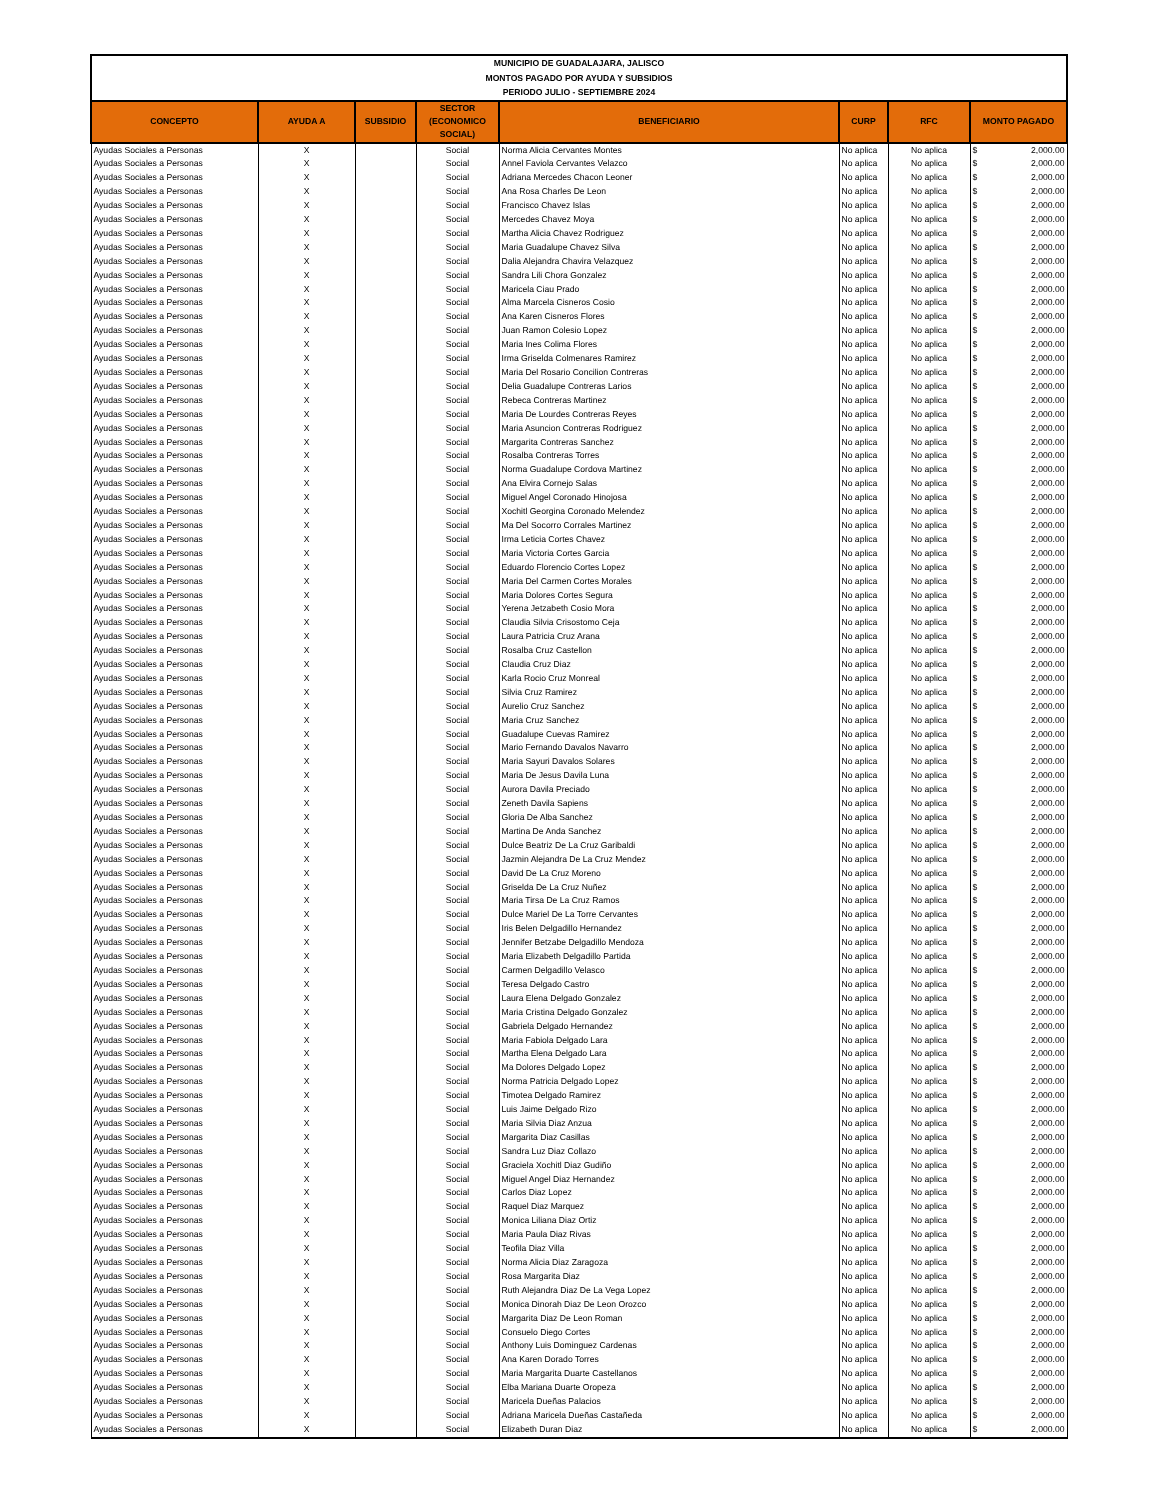| MUNICIPIO DE GUADALAJARA, JALISCO MONTOS PAGADO POR AYUDA Y SUBSIDIOS PERIODO JULIO - SEPTIEMBRE 2024 | | | | | | | |
| --- | --- | --- | --- | --- | --- | --- | --- |
| CONCEPTO | AYUDA A | SUBSIDIO | SECTOR (ECONOMICO SOCIAL) | BENEFICIARIO | CURP | RFC | MONTO PAGADO |
| Ayudas Sociales a Personas | X | | Social | Norma Alicia Cervantes Montes | No aplica | No aplica | $ 2,000.00 |
| Ayudas Sociales a Personas | X | | Social | Annel Faviola Cervantes Velazco | No aplica | No aplica | $ 2,000.00 |
| Ayudas Sociales a Personas | X | | Social | Adriana Mercedes Chacon Leoner | No aplica | No aplica | $ 2,000.00 |
| Ayudas Sociales a Personas | X | | Social | Ana Rosa Charles De Leon | No aplica | No aplica | $ 2,000.00 |
| Ayudas Sociales a Personas | X | | Social | Francisco Chavez Islas | No aplica | No aplica | $ 2,000.00 |
| Ayudas Sociales a Personas | X | | Social | Mercedes Chavez Moya | No aplica | No aplica | $ 2,000.00 |
| Ayudas Sociales a Personas | X | | Social | Martha Alicia Chavez Rodriguez | No aplica | No aplica | $ 2,000.00 |
| Ayudas Sociales a Personas | X | | Social | Maria Guadalupe Chavez Silva | No aplica | No aplica | $ 2,000.00 |
| Ayudas Sociales a Personas | X | | Social | Dalia Alejandra Chavira Velazquez | No aplica | No aplica | $ 2,000.00 |
| Ayudas Sociales a Personas | X | | Social | Sandra Lili Chora Gonzalez | No aplica | No aplica | $ 2,000.00 |
| Ayudas Sociales a Personas | X | | Social | Maricela Ciau Prado | No aplica | No aplica | $ 2,000.00 |
| Ayudas Sociales a Personas | X | | Social | Alma Marcela Cisneros Cosio | No aplica | No aplica | $ 2,000.00 |
| Ayudas Sociales a Personas | X | | Social | Ana Karen Cisneros Flores | No aplica | No aplica | $ 2,000.00 |
| Ayudas Sociales a Personas | X | | Social | Juan Ramon Colesio Lopez | No aplica | No aplica | $ 2,000.00 |
| Ayudas Sociales a Personas | X | | Social | Maria Ines Colima Flores | No aplica | No aplica | $ 2,000.00 |
| Ayudas Sociales a Personas | X | | Social | Irma Griselda Colmenares Ramirez | No aplica | No aplica | $ 2,000.00 |
| Ayudas Sociales a Personas | X | | Social | Maria Del Rosario Concilion Contreras | No aplica | No aplica | $ 2,000.00 |
| Ayudas Sociales a Personas | X | | Social | Delia Guadalupe Contreras Larios | No aplica | No aplica | $ 2,000.00 |
| Ayudas Sociales a Personas | X | | Social | Rebeca Contreras Martinez | No aplica | No aplica | $ 2,000.00 |
| Ayudas Sociales a Personas | X | | Social | Maria De Lourdes Contreras Reyes | No aplica | No aplica | $ 2,000.00 |
| Ayudas Sociales a Personas | X | | Social | Maria Asuncion Contreras Rodriguez | No aplica | No aplica | $ 2,000.00 |
| Ayudas Sociales a Personas | X | | Social | Margarita Contreras Sanchez | No aplica | No aplica | $ 2,000.00 |
| Ayudas Sociales a Personas | X | | Social | Rosalba Contreras Torres | No aplica | No aplica | $ 2,000.00 |
| Ayudas Sociales a Personas | X | | Social | Norma Guadalupe Cordova Martinez | No aplica | No aplica | $ 2,000.00 |
| Ayudas Sociales a Personas | X | | Social | Ana Elvira Cornejo Salas | No aplica | No aplica | $ 2,000.00 |
| Ayudas Sociales a Personas | X | | Social | Miguel Angel Coronado Hinojosa | No aplica | No aplica | $ 2,000.00 |
| Ayudas Sociales a Personas | X | | Social | Xochitl Georgina Coronado Melendez | No aplica | No aplica | $ 2,000.00 |
| Ayudas Sociales a Personas | X | | Social | Ma Del Socorro Corrales Martinez | No aplica | No aplica | $ 2,000.00 |
| Ayudas Sociales a Personas | X | | Social | Irma Leticia Cortes Chavez | No aplica | No aplica | $ 2,000.00 |
| Ayudas Sociales a Personas | X | | Social | Maria Victoria Cortes Garcia | No aplica | No aplica | $ 2,000.00 |
| Ayudas Sociales a Personas | X | | Social | Eduardo Florencio Cortes Lopez | No aplica | No aplica | $ 2,000.00 |
| Ayudas Sociales a Personas | X | | Social | Maria Del Carmen Cortes Morales | No aplica | No aplica | $ 2,000.00 |
| Ayudas Sociales a Personas | X | | Social | Maria Dolores Cortes Segura | No aplica | No aplica | $ 2,000.00 |
| Ayudas Sociales a Personas | X | | Social | Yerena Jetzabeth Cosio Mora | No aplica | No aplica | $ 2,000.00 |
| Ayudas Sociales a Personas | X | | Social | Claudia Silvia Crisostomo Ceja | No aplica | No aplica | $ 2,000.00 |
| Ayudas Sociales a Personas | X | | Social | Laura Patricia Cruz Arana | No aplica | No aplica | $ 2,000.00 |
| Ayudas Sociales a Personas | X | | Social | Rosalba Cruz Castellon | No aplica | No aplica | $ 2,000.00 |
| Ayudas Sociales a Personas | X | | Social | Claudia Cruz Diaz | No aplica | No aplica | $ 2,000.00 |
| Ayudas Sociales a Personas | X | | Social | Karla Rocio Cruz Monreal | No aplica | No aplica | $ 2,000.00 |
| Ayudas Sociales a Personas | X | | Social | Silvia Cruz Ramirez | No aplica | No aplica | $ 2,000.00 |
| Ayudas Sociales a Personas | X | | Social | Aurelio Cruz Sanchez | No aplica | No aplica | $ 2,000.00 |
| Ayudas Sociales a Personas | X | | Social | Maria Cruz Sanchez | No aplica | No aplica | $ 2,000.00 |
| Ayudas Sociales a Personas | X | | Social | Guadalupe Cuevas Ramirez | No aplica | No aplica | $ 2,000.00 |
| Ayudas Sociales a Personas | X | | Social | Mario Fernando Davalos Navarro | No aplica | No aplica | $ 2,000.00 |
| Ayudas Sociales a Personas | X | | Social | Maria Sayuri Davalos Solares | No aplica | No aplica | $ 2,000.00 |
| Ayudas Sociales a Personas | X | | Social | Maria De Jesus Davila Luna | No aplica | No aplica | $ 2,000.00 |
| Ayudas Sociales a Personas | X | | Social | Aurora Davila Preciado | No aplica | No aplica | $ 2,000.00 |
| Ayudas Sociales a Personas | X | | Social | Zeneth Davila Sapiens | No aplica | No aplica | $ 2,000.00 |
| Ayudas Sociales a Personas | X | | Social | Gloria De Alba Sanchez | No aplica | No aplica | $ 2,000.00 |
| Ayudas Sociales a Personas | X | | Social | Martina De Anda Sanchez | No aplica | No aplica | $ 2,000.00 |
| Ayudas Sociales a Personas | X | | Social | Dulce Beatriz De La Cruz Garibaldi | No aplica | No aplica | $ 2,000.00 |
| Ayudas Sociales a Personas | X | | Social | Jazmin Alejandra De La Cruz Mendez | No aplica | No aplica | $ 2,000.00 |
| Ayudas Sociales a Personas | X | | Social | David De La Cruz Moreno | No aplica | No aplica | $ 2,000.00 |
| Ayudas Sociales a Personas | X | | Social | Griselda De La Cruz Nuñez | No aplica | No aplica | $ 2,000.00 |
| Ayudas Sociales a Personas | X | | Social | Maria Tirsa De La Cruz Ramos | No aplica | No aplica | $ 2,000.00 |
| Ayudas Sociales a Personas | X | | Social | Dulce Mariel De La Torre Cervantes | No aplica | No aplica | $ 2,000.00 |
| Ayudas Sociales a Personas | X | | Social | Iris Belen Delgadillo Hernandez | No aplica | No aplica | $ 2,000.00 |
| Ayudas Sociales a Personas | X | | Social | Jennifer Betzabe Delgadillo Mendoza | No aplica | No aplica | $ 2,000.00 |
| Ayudas Sociales a Personas | X | | Social | Maria Elizabeth Delgadillo Partida | No aplica | No aplica | $ 2,000.00 |
| Ayudas Sociales a Personas | X | | Social | Carmen Delgadillo Velasco | No aplica | No aplica | $ 2,000.00 |
| Ayudas Sociales a Personas | X | | Social | Teresa Delgado Castro | No aplica | No aplica | $ 2,000.00 |
| Ayudas Sociales a Personas | X | | Social | Laura Elena Delgado Gonzalez | No aplica | No aplica | $ 2,000.00 |
| Ayudas Sociales a Personas | X | | Social | Maria Cristina Delgado Gonzalez | No aplica | No aplica | $ 2,000.00 |
| Ayudas Sociales a Personas | X | | Social | Gabriela Delgado Hernandez | No aplica | No aplica | $ 2,000.00 |
| Ayudas Sociales a Personas | X | | Social | Maria Fabiola Delgado Lara | No aplica | No aplica | $ 2,000.00 |
| Ayudas Sociales a Personas | X | | Social | Martha Elena Delgado Lara | No aplica | No aplica | $ 2,000.00 |
| Ayudas Sociales a Personas | X | | Social | Ma Dolores Delgado Lopez | No aplica | No aplica | $ 2,000.00 |
| Ayudas Sociales a Personas | X | | Social | Norma Patricia Delgado Lopez | No aplica | No aplica | $ 2,000.00 |
| Ayudas Sociales a Personas | X | | Social | Timotea Delgado Ramirez | No aplica | No aplica | $ 2,000.00 |
| Ayudas Sociales a Personas | X | | Social | Luis Jaime Delgado Rizo | No aplica | No aplica | $ 2,000.00 |
| Ayudas Sociales a Personas | X | | Social | Maria Silvia Diaz Anzua | No aplica | No aplica | $ 2,000.00 |
| Ayudas Sociales a Personas | X | | Social | Margarita Diaz Casillas | No aplica | No aplica | $ 2,000.00 |
| Ayudas Sociales a Personas | X | | Social | Sandra Luz Diaz Collazo | No aplica | No aplica | $ 2,000.00 |
| Ayudas Sociales a Personas | X | | Social | Graciela Xochitl Diaz Gudiño | No aplica | No aplica | $ 2,000.00 |
| Ayudas Sociales a Personas | X | | Social | Miguel Angel Diaz Hernandez | No aplica | No aplica | $ 2,000.00 |
| Ayudas Sociales a Personas | X | | Social | Carlos Diaz Lopez | No aplica | No aplica | $ 2,000.00 |
| Ayudas Sociales a Personas | X | | Social | Raquel Diaz Marquez | No aplica | No aplica | $ 2,000.00 |
| Ayudas Sociales a Personas | X | | Social | Monica Liliana Diaz Ortiz | No aplica | No aplica | $ 2,000.00 |
| Ayudas Sociales a Personas | X | | Social | Maria Paula Diaz Rivas | No aplica | No aplica | $ 2,000.00 |
| Ayudas Sociales a Personas | X | | Social | Teofila Diaz Villa | No aplica | No aplica | $ 2,000.00 |
| Ayudas Sociales a Personas | X | | Social | Norma Alicia Diaz Zaragoza | No aplica | No aplica | $ 2,000.00 |
| Ayudas Sociales a Personas | X | | Social | Rosa Margarita Diaz | No aplica | No aplica | $ 2,000.00 |
| Ayudas Sociales a Personas | X | | Social | Ruth Alejandra Diaz De La Vega Lopez | No aplica | No aplica | $ 2,000.00 |
| Ayudas Sociales a Personas | X | | Social | Monica Dinorah Diaz De Leon Orozco | No aplica | No aplica | $ 2,000.00 |
| Ayudas Sociales a Personas | X | | Social | Margarita Diaz De Leon Roman | No aplica | No aplica | $ 2,000.00 |
| Ayudas Sociales a Personas | X | | Social | Consuelo Diego Cortes | No aplica | No aplica | $ 2,000.00 |
| Ayudas Sociales a Personas | X | | Social | Anthony Luis Dominguez Cardenas | No aplica | No aplica | $ 2,000.00 |
| Ayudas Sociales a Personas | X | | Social | Ana Karen Dorado Torres | No aplica | No aplica | $ 2,000.00 |
| Ayudas Sociales a Personas | X | | Social | Maria Margarita Duarte Castellanos | No aplica | No aplica | $ 2,000.00 |
| Ayudas Sociales a Personas | X | | Social | Elba Mariana Duarte Oropeza | No aplica | No aplica | $ 2,000.00 |
| Ayudas Sociales a Personas | X | | Social | Maricela Dueñas Palacios | No aplica | No aplica | $ 2,000.00 |
| Ayudas Sociales a Personas | X | | Social | Adriana Maricela Dueñas Castañeda | No aplica | No aplica | $ 2,000.00 |
| Ayudas Sociales a Personas | X | | Social | Elizabeth Duran Diaz | No aplica | No aplica | $ 2,000.00 |